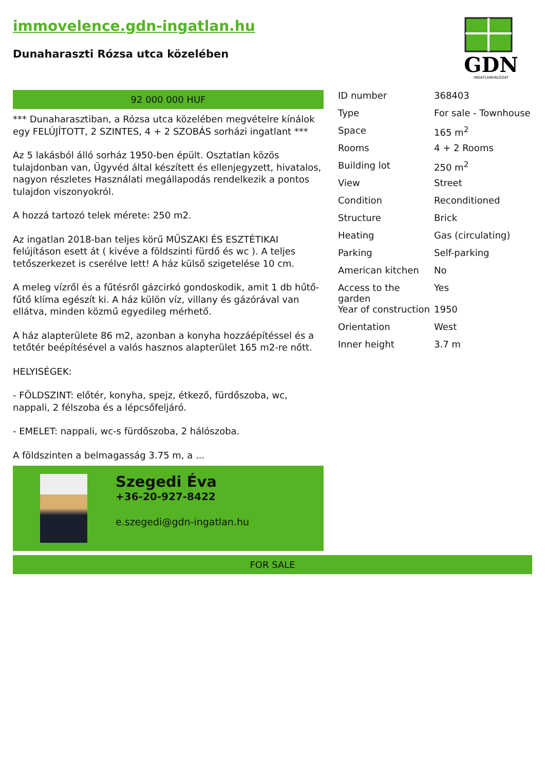immovelence.gdn-ingatlan.hu
Dunaharaszti Rózsa utca közelében
GDN
INGATLANHÁLÓZAT
92 000 000 HUF
*** Dunaharasztiban, a Rózsa utca közelében megvételre kínálok egy FELÚJÍTOTT, 2 SZINTES, 4 + 2 SZOBÁS sorházi ingatlant ***
Az 5 lakásból álló sorház 1950-ben épült. Osztatlan közös tulajdonban van, Ügyvéd által készített és ellenjegyzett, hivatalos, nagyon részletes Használati megállapodás rendelkezik a pontos tulajdon viszonyokról.
A hozzá tartozó telek mérete: 250 m2.
Az ingatlan 2018-ban teljes körű MŰSZAKI ÉS ESZTÉTIKAI felújításon esett át ( kivéve a földszinti fürdő és wc ). A teljes tetőszerkezet is cserélve lett! A ház külső szigetelése 10 cm.
A meleg vízről és a fűtésről gázcirkó gondoskodik, amit 1 db hűtő-fűtő klíma egészít ki. A ház külön víz, villany és gázórával van ellátva, minden közmű egyedileg mérhető.
A ház alapterülete 86 m2, azonban a konyha hozzáépítéssel és a tetőtér beépítésével a valós hasznos alapterület 165 m2-re nőtt.
HELYISÉGEK:
- FÖLDSZINT: előtér, konyha, spejz, étkező, fürdőszoba, wc, nappali, 2 félszoba és a lépcsőfeljáró.
- EMELET: nappali, wc-s fürdőszoba, 2 hálószoba.
A földszinten a belmagasság 3.75 m, a ...
Szegedi Éva
+36-20-927-8422
e.szegedi@gdn-ingatlan.hu
| ID number | 368403 |
| Type | For sale - Townhouse |
| Space | 165 m<sup>2</sup> |
| Rooms | 4 + 2 Rooms |
| Building lot | 250 m<sup>2</sup> |
| View | Street |
| Condition | Reconditioned |
| Structure | Brick |
| Heating | Gas (circulating) |
| Parking | Self-parking |
| American kitchen | No |
| Access to the garden | Yes |
| Year of construction | 1950 |
| Orientation | West |
| Inner height | 3.7 m |
FOR SALE